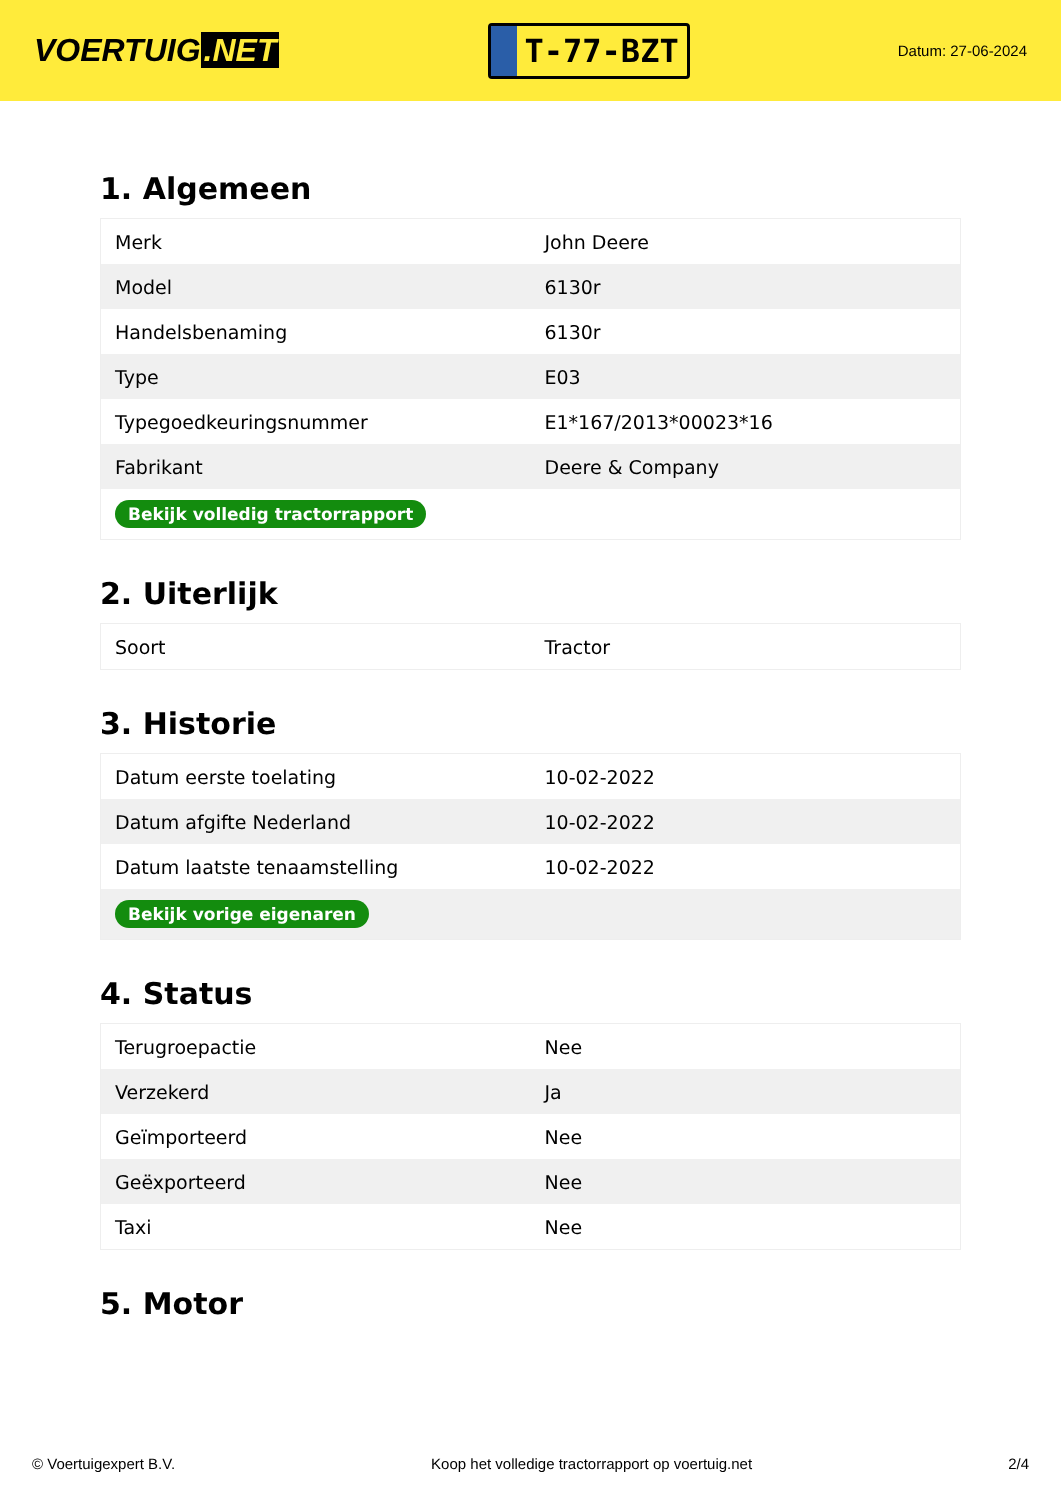VOERTUIG.NET
T-77-BZT
Datum: 27-06-2024
1. Algemeen
| Merk | John Deere |
| Model | 6130r |
| Handelsbenaming | 6130r |
| Type | E03 |
| Typegoedkeuringsnummer | E1*167/2013*00023*16 |
| Fabrikant | Deere & Company |
| Bekijk volledig tractorrapport | |
2. Uiterlijk
| Soort | Tractor |
3. Historie
| Datum eerste toelating | 10-02-2022 |
| Datum afgifte Nederland | 10-02-2022 |
| Datum laatste tenaamstelling | 10-02-2022 |
| Bekijk vorige eigenaren | |
4. Status
| Terugroepactie | Nee |
| Verzekerd | Ja |
| Geïmporteerd | Nee |
| Geëxporteerd | Nee |
| Taxi | Nee |
5. Motor
© Voertuigexpert B.V. Koop het volledige tractorrapport op voertuig.net 2/4